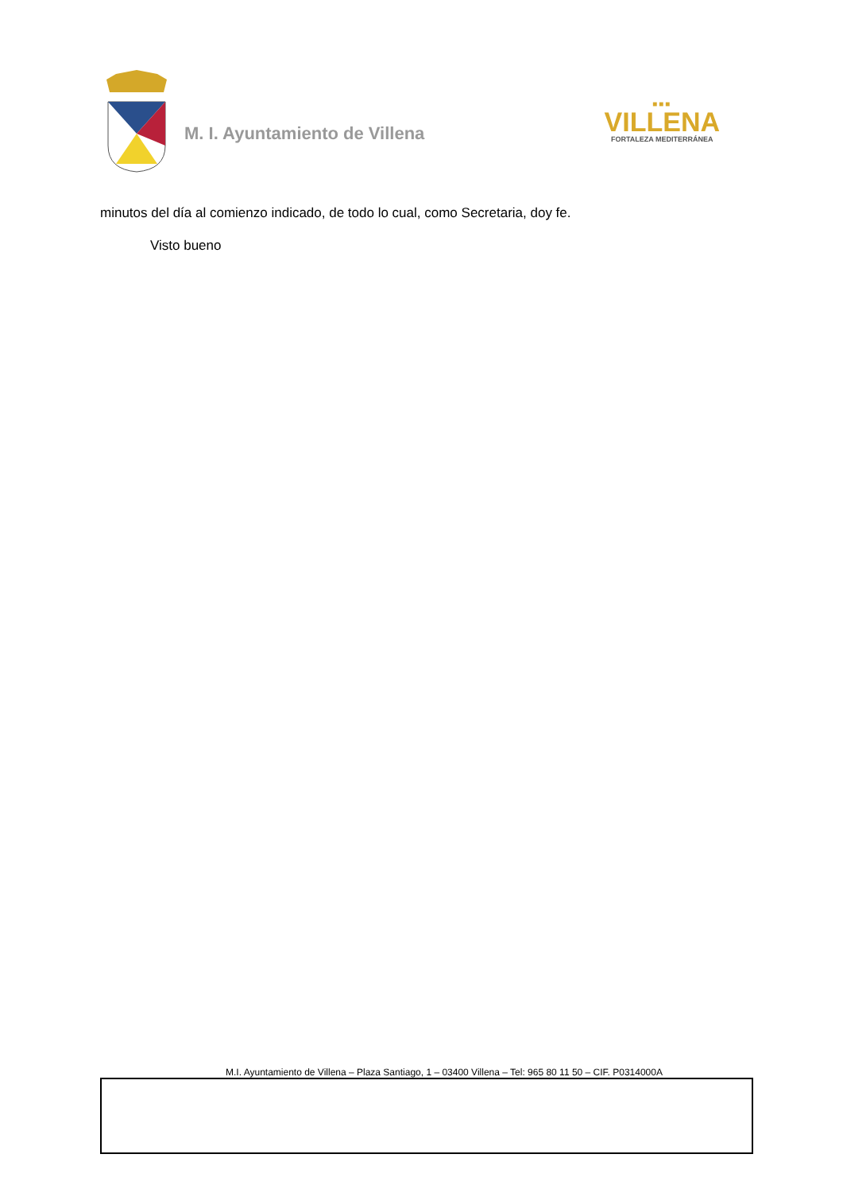M. I. Ayuntamiento de Villena
■■■
VILLENA
FORTALEZA MEDITERRÁNEA
minutos del día al comienzo indicado, de todo lo cual, como Secretaria, doy fe.
Visto bueno
M.I. Ayuntamiento de Villena – Plaza Santiago, 1 – 03400 Villena – Tel: 965 80 11 50 – CIF. P0314000A